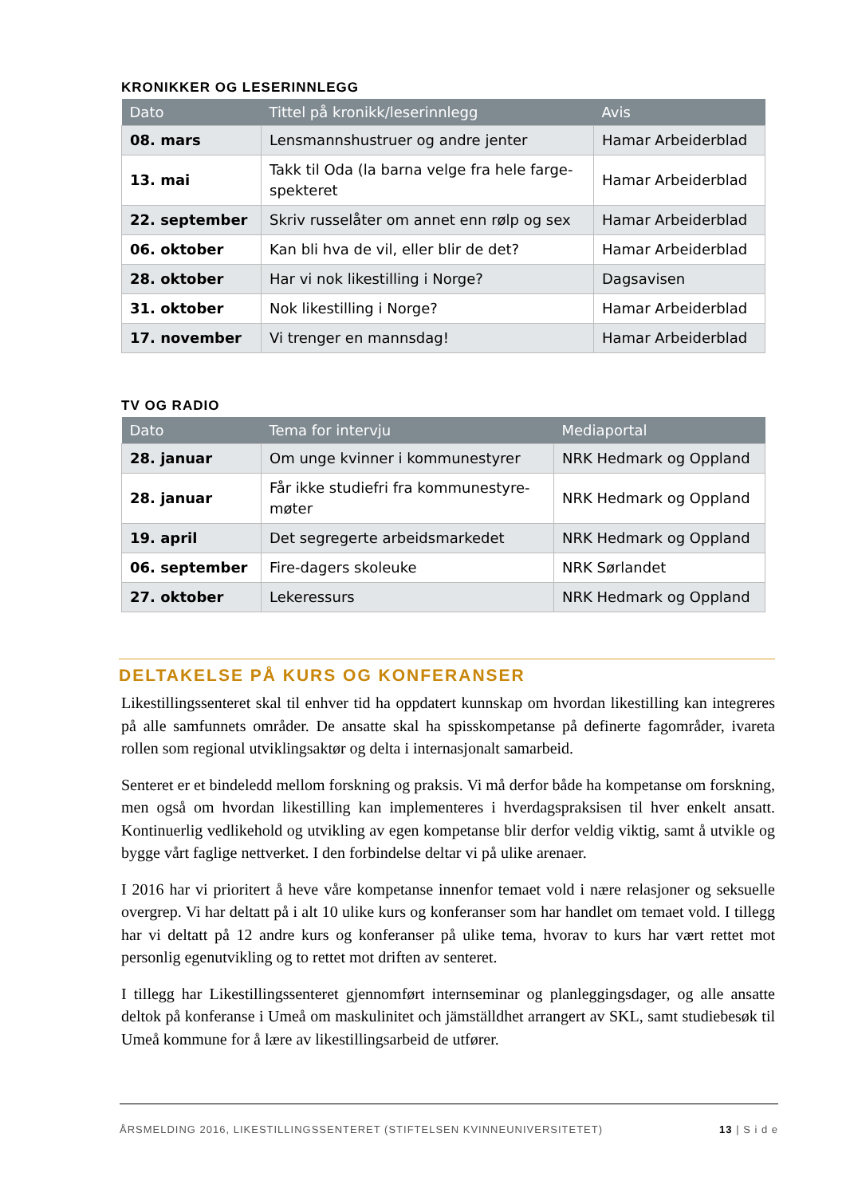KRONIKKER OG LESERINNLEGG
| Dato | Tittel på kronikk/leserinnlegg | Avis |
| --- | --- | --- |
| 08. mars | Lensmannshustruer og andre jenter | Hamar Arbeiderblad |
| 13. mai | Takk til Oda (la barna velge fra hele farge-spekteret | Hamar Arbeiderblad |
| 22. september | Skriv russelåter om annet enn rølp og sex | Hamar Arbeiderblad |
| 06. oktober | Kan bli hva de vil, eller blir de det? | Hamar Arbeiderblad |
| 28. oktober | Har vi nok likestilling i Norge? | Dagsavisen |
| 31. oktober | Nok likestilling i Norge? | Hamar Arbeiderblad |
| 17. november | Vi trenger en mannsdag! | Hamar Arbeiderblad |
TV OG RADIO
| Dato | Tema for intervju | Mediaportal |
| --- | --- | --- |
| 28. januar | Om unge kvinner i kommunestyrer | NRK Hedmark og Oppland |
| 28. januar | Får ikke studiefri fra kommunestyre-møter | NRK Hedmark og Oppland |
| 19. april | Det segregerte arbeidsmarkedet | NRK Hedmark og Oppland |
| 06. september | Fire-dagers skoleuke | NRK Sørlandet |
| 27. oktober | Lekeressurs | NRK Hedmark og Oppland |
DELTAKELSE PÅ KURS OG KONFERANSER
Likestillingssenteret skal til enhver tid ha oppdatert kunnskap om hvordan likestilling kan integreres på alle samfunnets områder. De ansatte skal ha spisskompetanse på definerte fagområder, ivareta rollen som regional utviklingsaktør og delta i internasjonalt samarbeid.
Senteret er et bindeledd mellom forskning og praksis. Vi må derfor både ha kompetanse om forskning, men også om hvordan likestilling kan implementeres i hverdagspraksisen til hver enkelt ansatt. Kontinuerlig vedlikehold og utvikling av egen kompetanse blir derfor veldig viktig, samt å utvikle og bygge vårt faglige nettverket. I den forbindelse deltar vi på ulike arenaer.
I 2016 har vi prioritert å heve våre kompetanse innenfor temaet vold i nære relasjoner og seksuelle overgrep. Vi har deltatt på i alt 10 ulike kurs og konferanser som har handlet om temaet vold. I tillegg har vi deltatt på 12 andre kurs og konferanser på ulike tema, hvorav to kurs har vært rettet mot personlig egenutvikling og to rettet mot driften av senteret.
I tillegg har Likestillingssenteret gjennomført internseminar og planleggingsdager, og alle ansatte deltok på konferanse i Umeå om maskulinitet och jämställdhet arrangert av SKL, samt studiebesøk til Umeå kommune for å lære av likestillingsarbeid de utfører.
ÅRSMELDING 2016, LIKESTILLINGSSENTERET (STIFTELSEN KVINNEUNIVERSITETET) 13 | S i d e